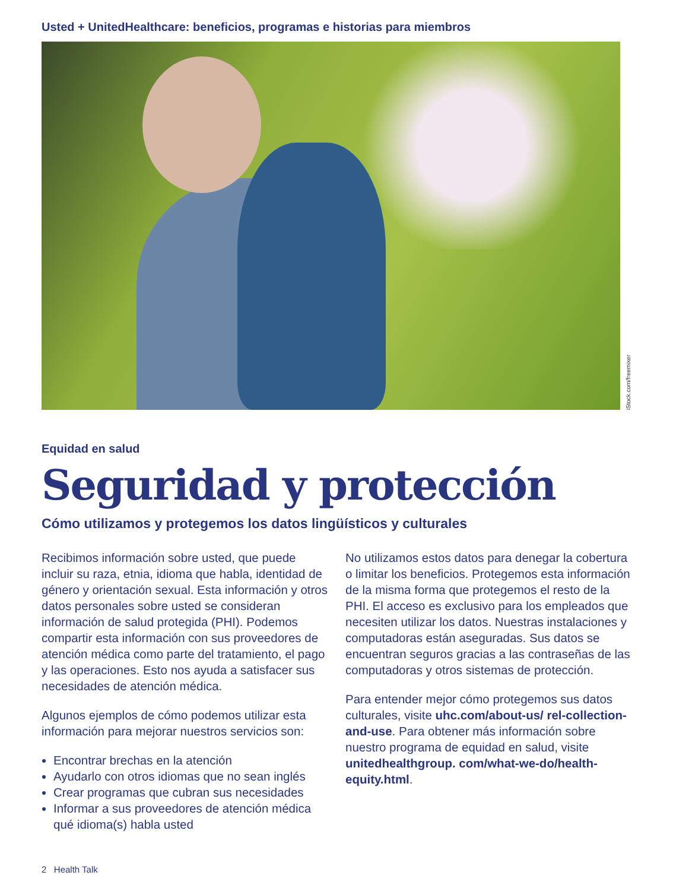Usted + UnitedHealthcare: beneficios, programas e historias para miembros
iStock.com/freemixer
Equidad en salud
Seguridad y protección
Cómo utilizamos y protegemos los datos lingüísticos y culturales
Recibimos información sobre usted, que puede incluir su raza, etnia, idioma que habla, identidad de género y orientación sexual. Esta información y otros datos personales sobre usted se consideran información de salud protegida (PHI). Podemos compartir esta información con sus proveedores de atención médica como parte del tratamiento, el pago y las operaciones. Esto nos ayuda a satisfacer sus necesidades de atención médica.
Algunos ejemplos de cómo podemos utilizar esta información para mejorar nuestros servicios son:
Encontrar brechas en la atención
Ayudarlo con otros idiomas que no sean inglés
Crear programas que cubran sus necesidades
Informar a sus proveedores de atención médica qué idioma(s) habla usted
No utilizamos estos datos para denegar la cobertura o limitar los beneficios. Protegemos esta información de la misma forma que protegemos el resto de la PHI. El acceso es exclusivo para los empleados que necesiten utilizar los datos. Nuestras instalaciones y computadoras están aseguradas. Sus datos se encuentran seguros gracias a las contraseñas de las computadoras y otros sistemas de protección.
Para entender mejor cómo protegemos sus datos culturales, visite uhc.com/about-us/ rel-collection-and-use. Para obtener más información sobre nuestro programa de equidad en salud, visite unitedhealthgroup. com/what-we-do/health-equity.html.
2 Health Talk